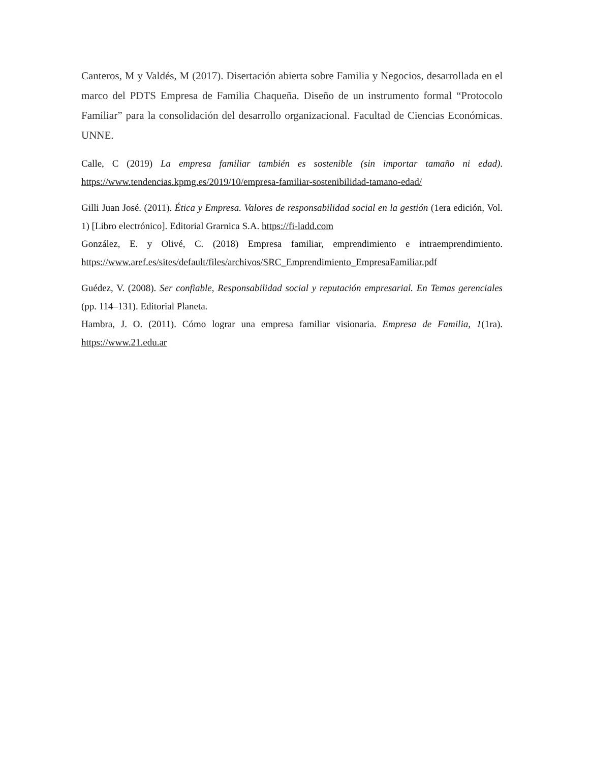Canteros, M y Valdés, M (2017). Disertación abierta sobre Familia y Negocios, desarrollada en el marco del PDTS Empresa de Familia Chaqueña. Diseño de un instrumento formal “Protocolo Familiar” para la consolidación del desarrollo organizacional. Facultad de Ciencias Económicas. UNNE.
Calle, C (2019) La empresa familiar también es sostenible (sin importar tamaño ni edad). https://www.tendencias.kpmg.es/2019/10/empresa-familiar-sostenibilidad-tamano-edad/
Gilli Juan José. (2011). Ética y Empresa. Valores de responsabilidad social en la gestión (1era edición, Vol. 1) [Libro electrónico]. Editorial Grarnica S.A. https://fi-ladd.com
González, E. y Olivé, C. (2018) Empresa familiar, emprendimiento e intraemprendimiento. https://www.aref.es/sites/default/files/archivos/SRC_Emprendimiento_EmpresaFamiliar.pdf
Guédez, V. (2008). Ser confiable, Responsabilidad social y reputación empresarial. En Temas gerenciales (pp. 114–131). Editorial Planeta.
Hambra, J. O. (2011). Cómo lograr una empresa familiar visionaria. Empresa de Familia, 1(1ra). https://www.21.edu.ar